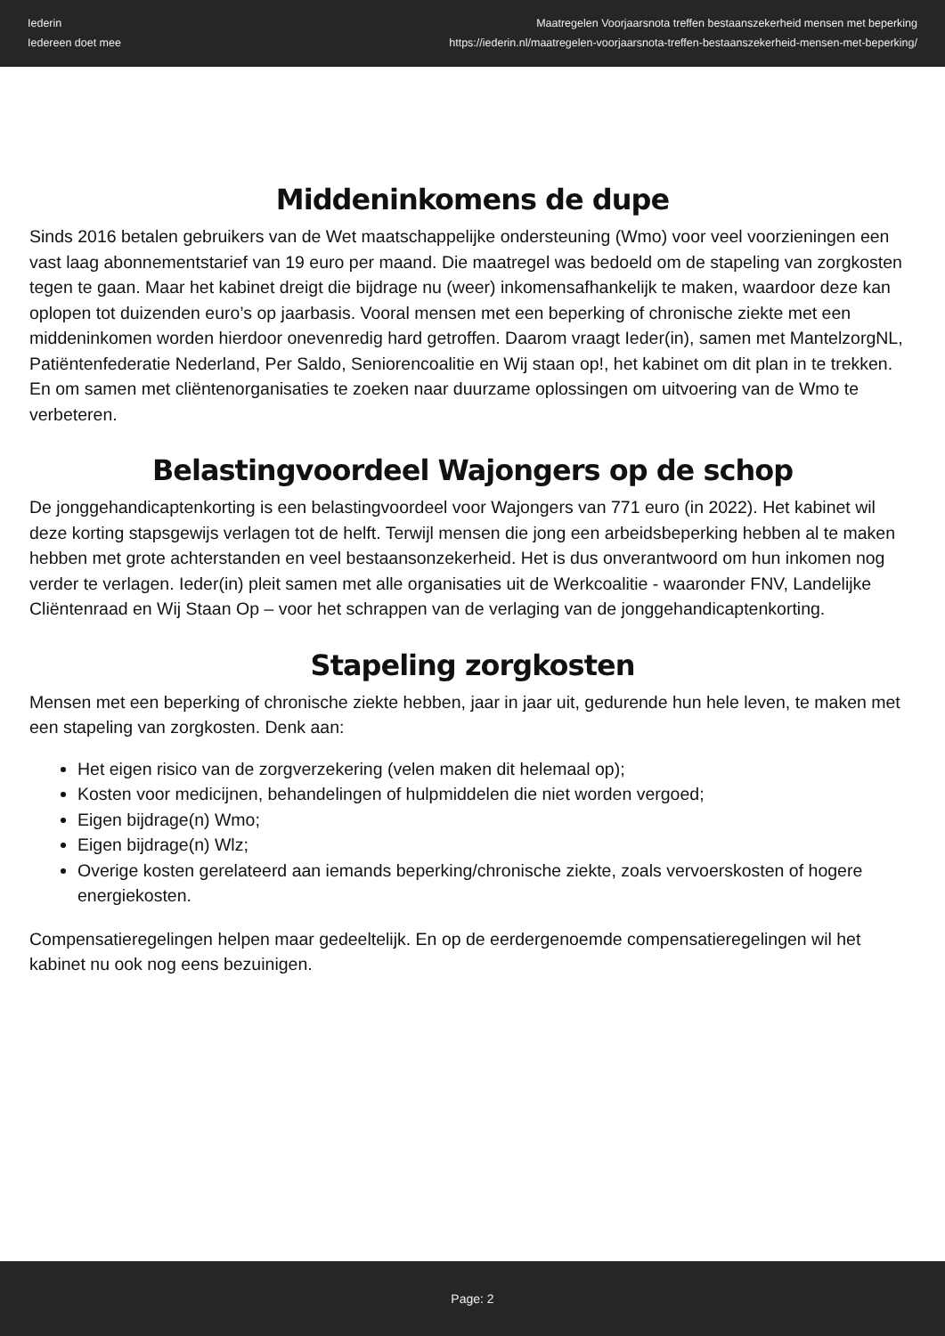Iederin
Iedereen doet mee
Maatregelen Voorjaarsnota treffen bestaanszekerheid mensen met beperking
https://iederin.nl/maatregelen-voorjaarsnota-treffen-bestaanszekerheid-mensen-met-beperking/
Middeninkomens de dupe
Sinds 2016 betalen gebruikers van de Wet maatschappelijke ondersteuning (Wmo) voor veel voorzieningen een vast laag abonnementstarief van 19 euro per maand. Die maatregel was bedoeld om de stapeling van zorgkosten tegen te gaan. Maar het kabinet dreigt die bijdrage nu (weer) inkomensafhankelijk te maken, waardoor deze kan oplopen tot duizenden euro’s op jaarbasis. Vooral mensen met een beperking of chronische ziekte met een middeninkomen worden hierdoor onevenredig hard getroffen. Daarom vraagt Ieder(in), samen met MantelzorgNL, Patiëntenfederatie Nederland, Per Saldo, Seniorencoalitie en Wij staan op!, het kabinet om dit plan in te trekken. En om samen met cliëntenorganisaties te zoeken naar duurzame oplossingen om uitvoering van de Wmo te verbeteren.
Belastingvoordeel Wajongers op de schop
De jonggehandicaptenkorting is een belastingvoordeel voor Wajongers van 771 euro (in 2022). Het kabinet wil deze korting stapsgewijs verlagen tot de helft. Terwijl mensen die jong een arbeidsbeperking hebben al te maken hebben met grote achterstanden en veel bestaansonzekerheid. Het is dus onverantwoord om hun inkomen nog verder te verlagen. Ieder(in) pleit samen met alle organisaties uit de Werkcoalitie - waaronder FNV, Landelijke Cliëntenraad en Wij Staan Op – voor het schrappen van de verlaging van de jonggehandicaptenkorting.
Stapeling zorgkosten
Mensen met een beperking of chronische ziekte hebben, jaar in jaar uit, gedurende hun hele leven, te maken met een stapeling van zorgkosten. Denk aan:
Het eigen risico van de zorgverzekering (velen maken dit helemaal op);
Kosten voor medicijnen, behandelingen of hulpmiddelen die niet worden vergoed;
Eigen bijdrage(n) Wmo;
Eigen bijdrage(n) Wlz;
Overige kosten gerelateerd aan iemands beperking/chronische ziekte, zoals vervoerskosten of hogere energiekosten.
Compensatieregelingen helpen maar gedeeltelijk. En op de eerdergenoemde compensatieregelingen wil het kabinet nu ook nog eens bezuinigen.
Page: 2